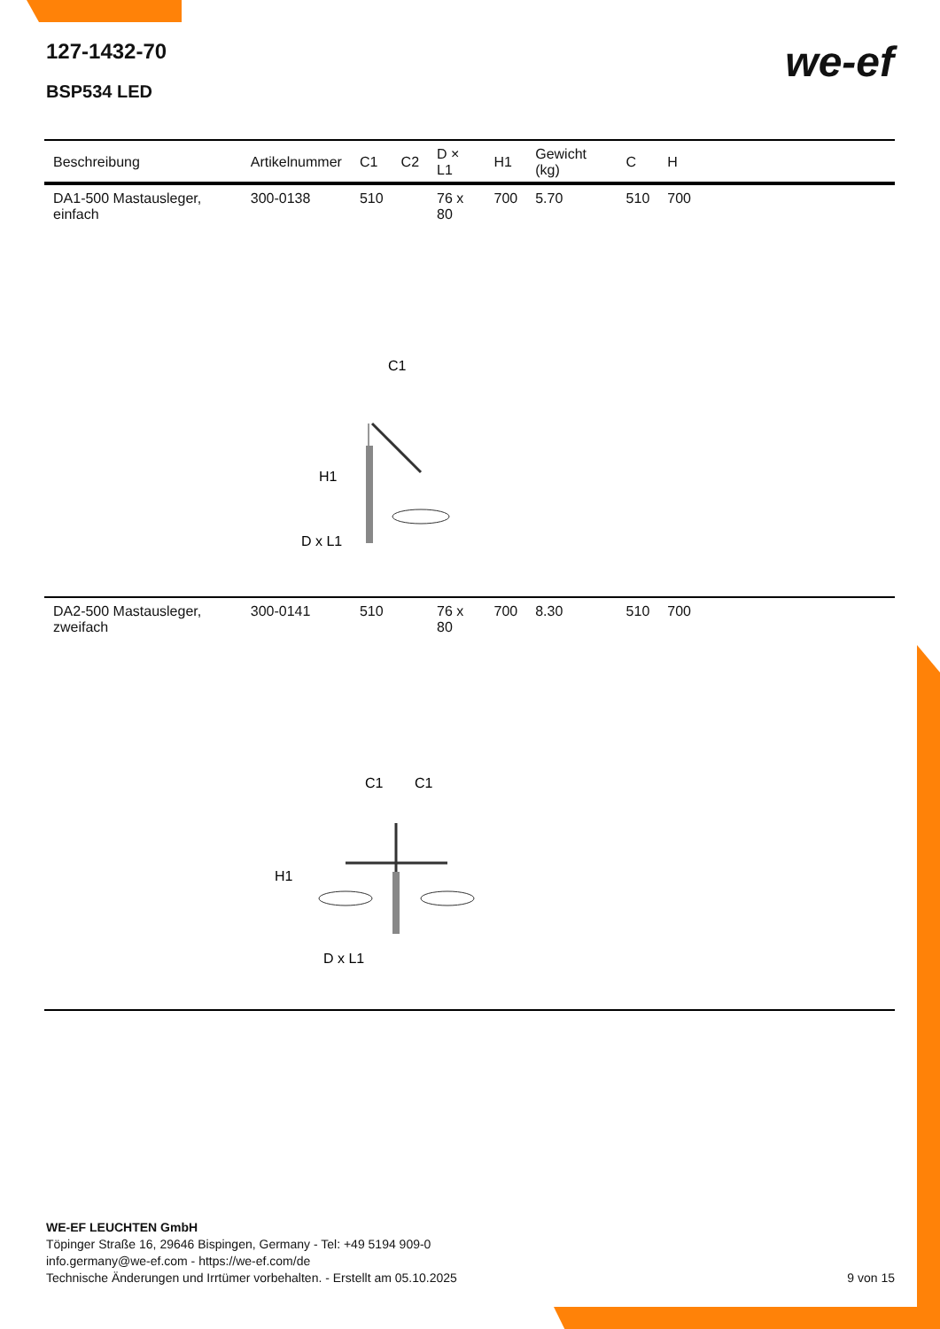127-1432-70
BSP534 LED
we-ef
| Beschreibung | Artikelnummer | C1 | C2 | D × L1 | H1 | Gewicht (kg) | C | H | |
| --- | --- | --- | --- | --- | --- | --- | --- | --- | --- |
| DA1-500 Mastausleger, einfach | 300-0138 | 510 | | 76 x 80 | 700 | 5.70 | 510 | 700 | |
| C1 H1 D x L1 | | | | | | | | | |
| DA2-500 Mastausleger, zweifach | 300-0141 | 510 | | 76 x 80 | 700 | 8.30 | 510 | 700 | |
| C1 C1 H1 D x L1 | | | | | | | | | |
WE-EF LEUCHTEN GmbH
Töpinger Straße 16, 29646 Bispingen, Germany - Tel: +49 5194 909-0
info.germany@we-ef.com - https://we-ef.com/de
Technische Änderungen und Irrtümer vorbehalten. - Erstellt am 05.10.2025
9 von 15